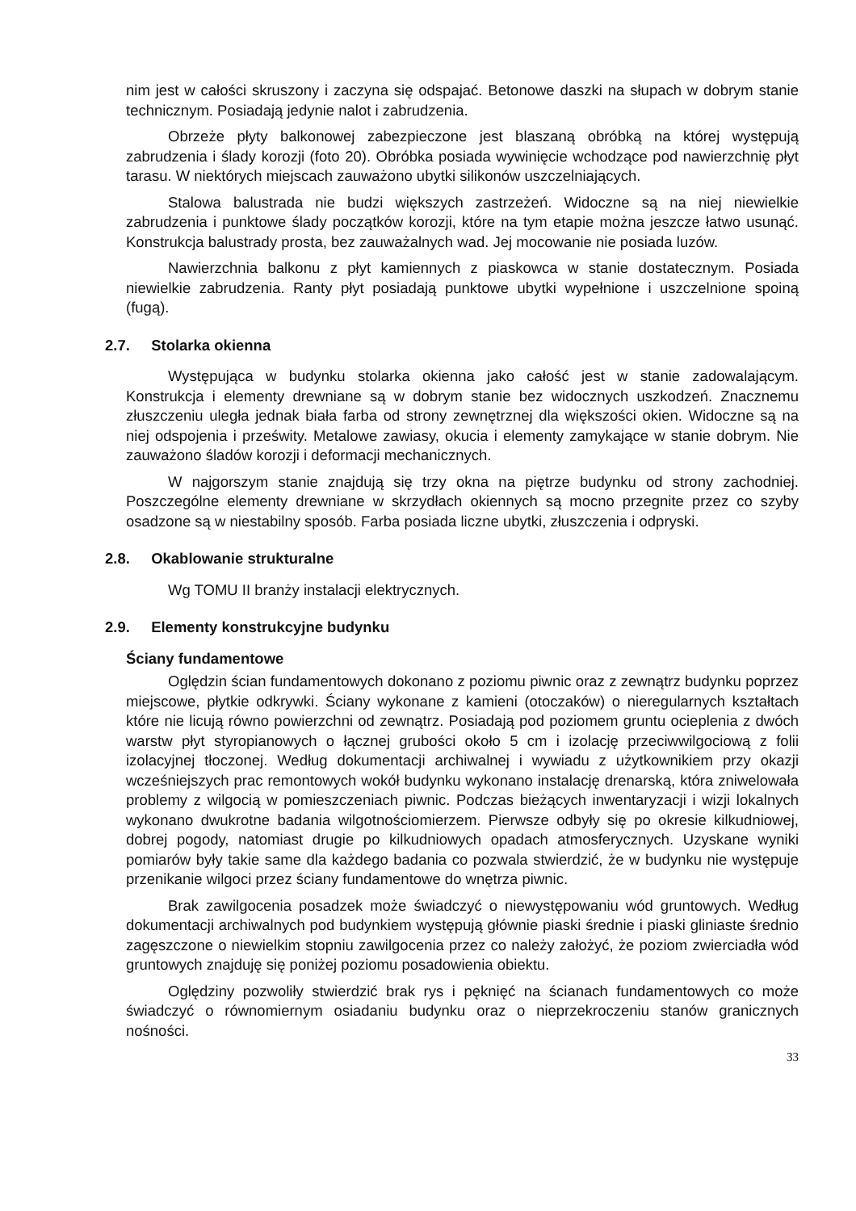nim jest w całości skruszony i zaczyna się odspajać. Betonowe daszki na słupach w dobrym stanie technicznym. Posiadają jedynie nalot i zabrudzenia.
Obrzeże płyty balkonowej zabezpieczone jest blaszaną obróbką na której występują zabrudzenia i ślady korozji (foto 20). Obróbka posiada wywinięcie wchodzące pod nawierzchnię płyt tarasu. W niektórych miejscach zauważono ubytki silikonów uszczelniających.
Stalowa balustrada nie budzi większych zastrzeżeń. Widoczne są na niej niewielkie zabrudzenia i punktowe ślady początków korozji, które na tym etapie można jeszcze łatwo usunąć. Konstrukcja balustrady prosta, bez zauważalnych wad. Jej mocowanie nie posiada luzów.
Nawierzchnia balkonu z płyt kamiennych z piaskowca w stanie dostatecznym. Posiada niewielkie zabrudzenia. Ranty płyt posiadają punktowe ubytki wypełnione i uszczelnione spoiną (fugą).
2.7. Stolarka okienna
Występująca w budynku stolarka okienna jako całość jest w stanie zadowalającym. Konstrukcja i elementy drewniane są w dobrym stanie bez widocznych uszkodzeń. Znacznemu złuszczeniu uległa jednak biała farba od strony zewnętrznej dla większości okien. Widoczne są na niej odspojenia i prześwity. Metalowe zawiasy, okucia i elementy zamykające w stanie dobrym. Nie zauważono śladów korozji i deformacji mechanicznych.
W najgorszym stanie znajdują się trzy okna na piętrze budynku od strony zachodniej. Poszczególne elementy drewniane w skrzydłach okiennych są mocno przegnite przez co szyby osadzone są w niestabilny sposób. Farba posiada liczne ubytki, złuszczenia i odpryski.
2.8. Okablowanie strukturalne
Wg TOMU II branży instalacji elektrycznych.
2.9. Elementy konstrukcyjne budynku
Ściany fundamentowe
Oględzin ścian fundamentowych dokonano z poziomu piwnic oraz z zewnątrz budynku poprzez miejscowe, płytkie odkrywki. Ściany wykonane z kamieni (otoczaków) o nieregularnych kształtach które nie licują równo powierzchni od zewnątrz. Posiadają pod poziomem gruntu ocieplenia z dwóch warstw płyt styropianowych o łącznej grubości około 5 cm i izolację przeciwwilgociową z folii izolacyjnej tłoczonej. Według dokumentacji archiwalnej i wywiadu z użytkownikiem przy okazji wcześniejszych prac remontowych wokół budynku wykonano instalację drenarską, która zniwelowała problemy z wilgocią w pomieszczeniach piwnic. Podczas bieżących inwentaryzacji i wizji lokalnych wykonano dwukrotne badania wilgotnościomierzem. Pierwsze odbyły się po okresie kilkudniowej, dobrej pogody, natomiast drugie po kilkudniowych opadach atmosferycznych. Uzyskane wyniki pomiarów były takie same dla każdego badania co pozwala stwierdzić, że w budynku nie występuje przenikanie wilgoci przez ściany fundamentowe do wnętrza piwnic.
Brak zawilgocenia posadzek może świadczyć o niewystępowaniu wód gruntowych. Według dokumentacji archiwalnych pod budynkiem występują głównie piaski średnie i piaski gliniaste średnio zagęszczone o niewielkim stopniu zawilgocenia przez co należy założyć, że poziom zwierciadła wód gruntowych znajduję się poniżej poziomu posadowienia obiektu.
Oględziny pozwoliły stwierdzić brak rys i pęknięć na ścianach fundamentowych co może świadczyć o równomiernym osiadaniu budynku oraz o nieprzekroczeniu stanów granicznych nośności.
33